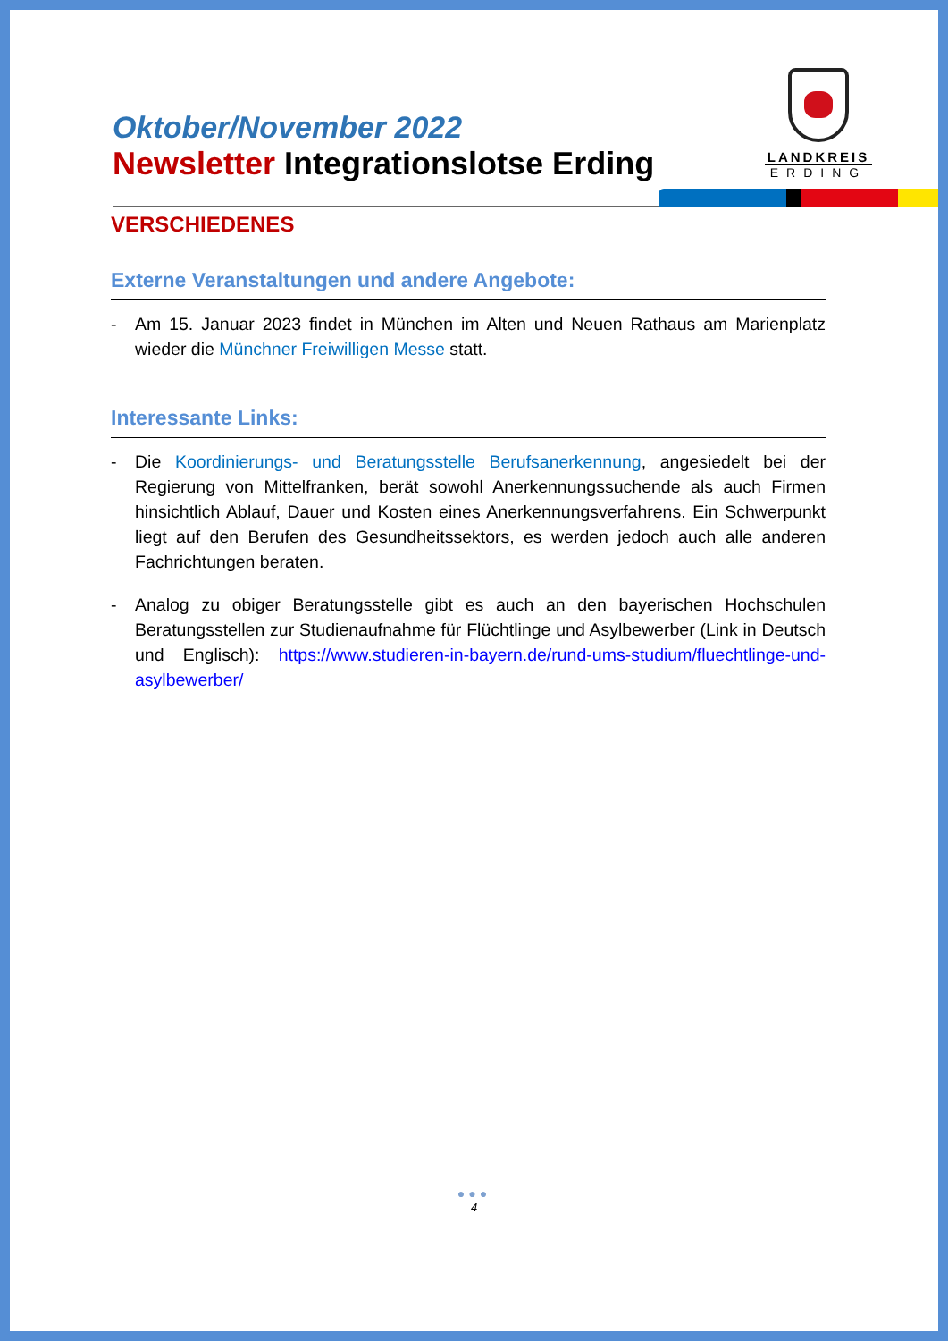Oktober/November 2022
Newsletter Integrationslotse Erding
LANDKREIS
ERDING
VERSCHIEDENES
Externe Veranstaltungen und andere Angebote:
- Am 15. Januar 2023 findet in München im Alten und Neuen Rathaus am Marienplatz wieder die Münchner Freiwilligen Messe statt.
Interessante Links:
- Die Koordinierungs- und Beratungsstelle Berufsanerkennung, angesiedelt bei der Regierung von Mittelfranken, berät sowohl Anerkennungssuchende als auch Firmen hinsichtlich Ablauf, Dauer und Kosten eines Anerkennungsverfahrens. Ein Schwerpunkt liegt auf den Berufen des Gesundheitssektors, es werden jedoch auch alle anderen Fachrichtungen beraten.
- Analog zu obiger Beratungsstelle gibt es auch an den bayerischen Hochschulen Beratungsstellen zur Studienaufnahme für Flüchtlinge und Asylbewerber (Link in Deutsch und Englisch): https://www.studieren-in-bayern.de/rund-ums-studium/fluechtlinge-und-asylbewerber/
●●●
4